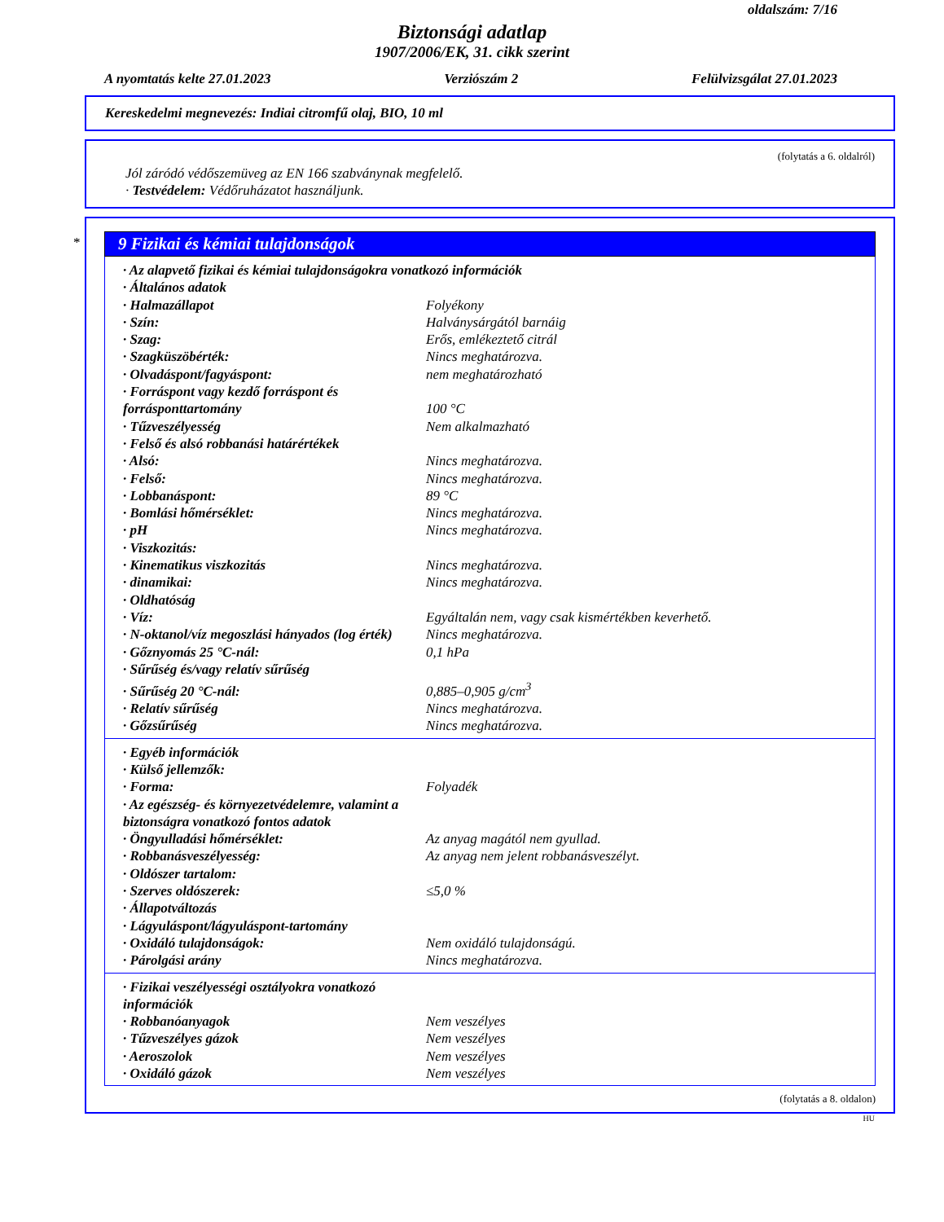oldalszám: 7/16
Biztonsági adatlap
1907/2006/EK, 31. cikk szerint
A nyomtatás kelte 27.01.2023 Verziószám 2 Felülvizsgálat 27.01.2023
Kereskedelmi megnevezés: Indiai citromfű olaj, BIO, 10 ml
(folytatás a 6. oldalról)
Jól záródó védőszemüveg az EN 166 szabványnak megfelelő.
· Testvédelem: Védőruházatot használjunk.
*
9 Fizikai és kémiai tulajdonságok
| · Az alapvető fizikai és kémiai tulajdonságokra vonatkozó információk | |
| · Általános adatok | |
| · Halmazállapot | Folyékony |
| · Szín: | Halványsárgától barnáig |
| · Szag: | Erős, emlékeztető citrál |
| · Szagküszöbérték: | Nincs meghatározva. |
| · Olvadáspont/fagyáspont: | nem meghatározható |
| · Forráspont vagy kezdő forráspont és forrásponttartomány | 100 °C |
| · Tűzveszélyesség | Nem alkalmazható |
| · Felső és alsó robbanási határértékek | |
| · Alsó: | Nincs meghatározva. |
| · Felső: | Nincs meghatározva. |
| · Lobbanáspont: | 89 °C |
| · Bomlási hőmérséklet: | Nincs meghatározva. |
| · pH | Nincs meghatározva. |
| · Viszkozitás: | |
| · Kinematikus viszkozitás | Nincs meghatározva. |
| · dinamikai: | Nincs meghatározva. |
| · Oldhatóság | |
| · Víz: | Egyáltalán nem, vagy csak kismértékben keverhető. |
| · N-oktanol/víz megoszlási hányados (log érték) | Nincs meghatározva. |
| · Gőznyomás 25 °C-nál: | 0,1 hPa |
| · Sűrűség és/vagy relatív sűrűség | |
| · Sűrűség 20 °C-nál: | 0,885–0,905 g/cm<sup>3</sup> |
| · Relatív sűrűség | Nincs meghatározva. |
| · Gőzsűrűség | Nincs meghatározva. |
| · Egyéb információk | |
| · Külső jellemzők: | |
| · Forma: | Folyadék |
| · Az egészség- és környezetvédelemre, valamint a biztonságra vonatkozó fontos adatok | |
| · Öngyulladási hőmérséklet: | Az anyag magától nem gyullad. |
| · Robbanásveszélyesség: | Az anyag nem jelent robbanásveszélyt. |
| · Oldószer tartalom: | |
| · Szerves oldószerek: | ≤5,0 % |
| · Állapotváltozás | |
| · Lágyuláspont/lágyuláspont-tartomány | |
| · Oxidáló tulajdonságok: | Nem oxidáló tulajdonságú. |
| · Párolgási arány | Nincs meghatározva. |
| · Fizikai veszélyességi osztályokra vonatkozó információk | |
| · Robbanóanyagok | Nem veszélyes |
| · Tűzveszélyes gázok | Nem veszélyes |
| · Aeroszolok | Nem veszélyes |
| · Oxidáló gázok | Nem veszélyes |
(folytatás a 8. oldalon)
HU